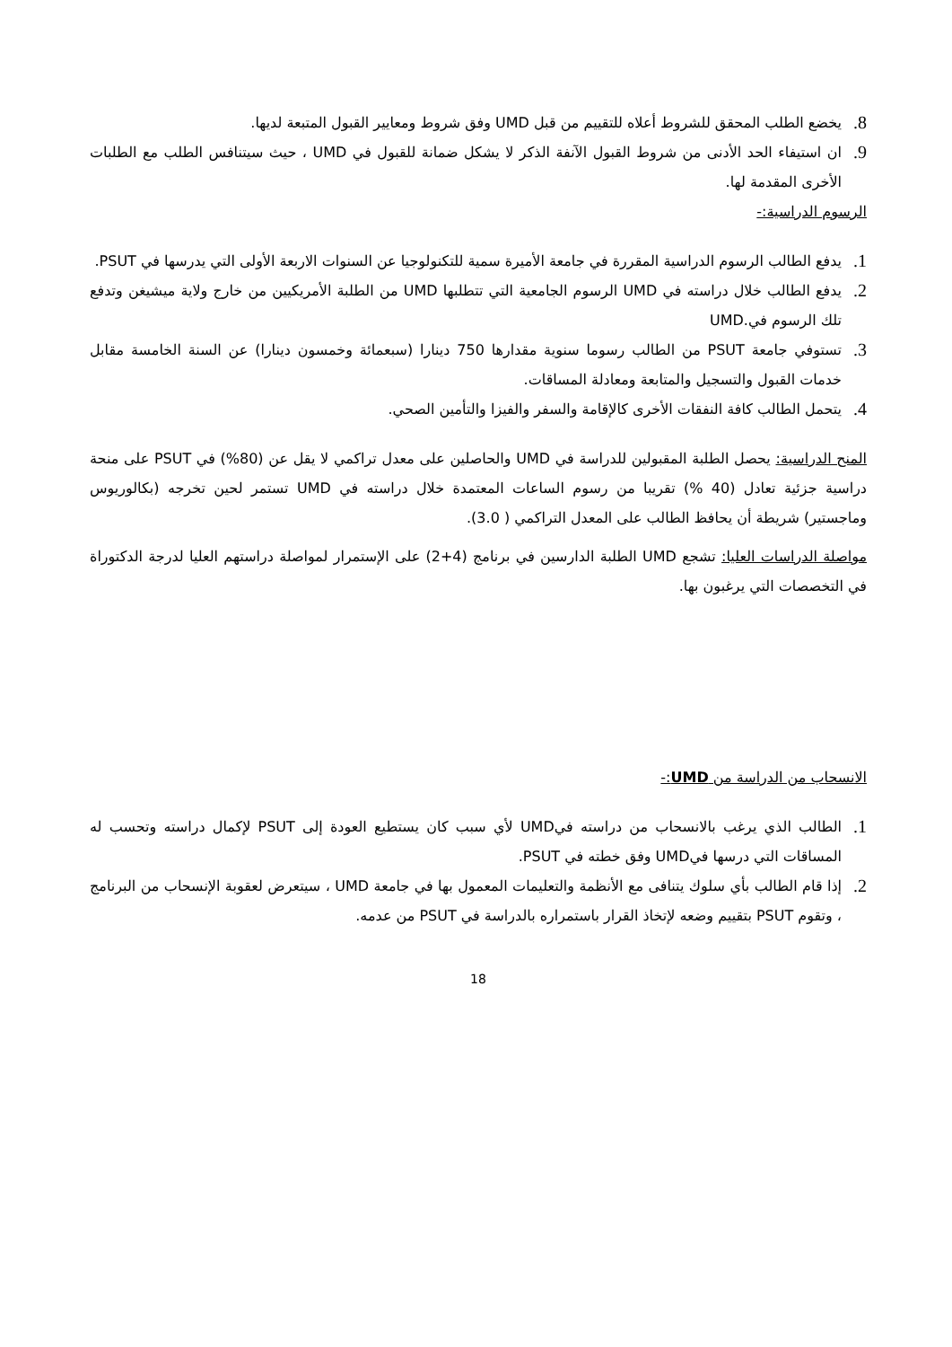8. يخضع الطلب المحقق للشروط أعلاه للتقييم من قبل UMD وفق شروط ومعايير القبول المتبعة لديها.
9. ان استيفاء الحد الأدنى من شروط القبول الآنفة الذكر لا يشكل ضمانة للقبول في UMD ، حيث سيتنافس الطلب مع الطلبات الأخرى المقدمة لها.
الرسوم الدراسية:-
1. يدفع الطالب الرسوم الدراسية المقررة في جامعة الأميرة سمية للتكنولوجيا عن السنوات الاربعة الأولى التي يدرسها في PSUT.
2. يدفع الطالب خلال دراسته في UMD الرسوم الجامعية التي تتطلبها UMD من الطلبة الأمريكيين من خارج ولاية ميشيغن وتدفع تلك الرسوم في.UMD
3. تستوفي جامعة PSUT من الطالب رسوما سنوية مقدارها 750 دينارا (سبعمائة وخمسون دينارا) عن السنة الخامسة مقابل خدمات القبول والتسجيل والمتابعة ومعادلة المساقات.
4. يتحمل الطالب كافة النفقات الأخرى كالإقامة والسفر والفيزا والتأمين الصحي.
المنح الدراسية: يحصل الطلبة المقبولين للدراسة في UMD والحاصلين على معدل تراكمي لا يقل عن (80%) في PSUT على منحة دراسية جزئية تعادل (40 %) تقريبا من رسوم الساعات المعتمدة خلال دراسته في UMD تستمر لحين تخرجه (بكالوريوس وماجستير) شريطة أن يحافظ الطالب على المعدل التراكمي ( 3.0).
مواصلة الدراسات العليا: تشجع UMD الطلبة الدارسين في برنامج (4+2) على الإستمرار لمواصلة دراستهم العليا لدرجة الدكتوراة في التخصصات التي يرغبون بها.
الانسحاب من الدراسة من UMD:-
1. الطالب الذي يرغب بالانسحاب من دراسته فيUMD لأي سبب كان يستطيع العودة إلى PSUT لإكمال دراسته وتحسب له المساقات التي درسها فيUMD وفق خطته في PSUT.
2. إذا قام الطالب بأي سلوك يتنافى مع الأنظمة والتعليمات المعمول بها في جامعة UMD ، سيتعرض لعقوبة الإنسحاب من البرنامج ، وتقوم PSUT بتقييم وضعه لإتخاذ القرار باستمراره بالدراسة في PSUT من عدمه.
18